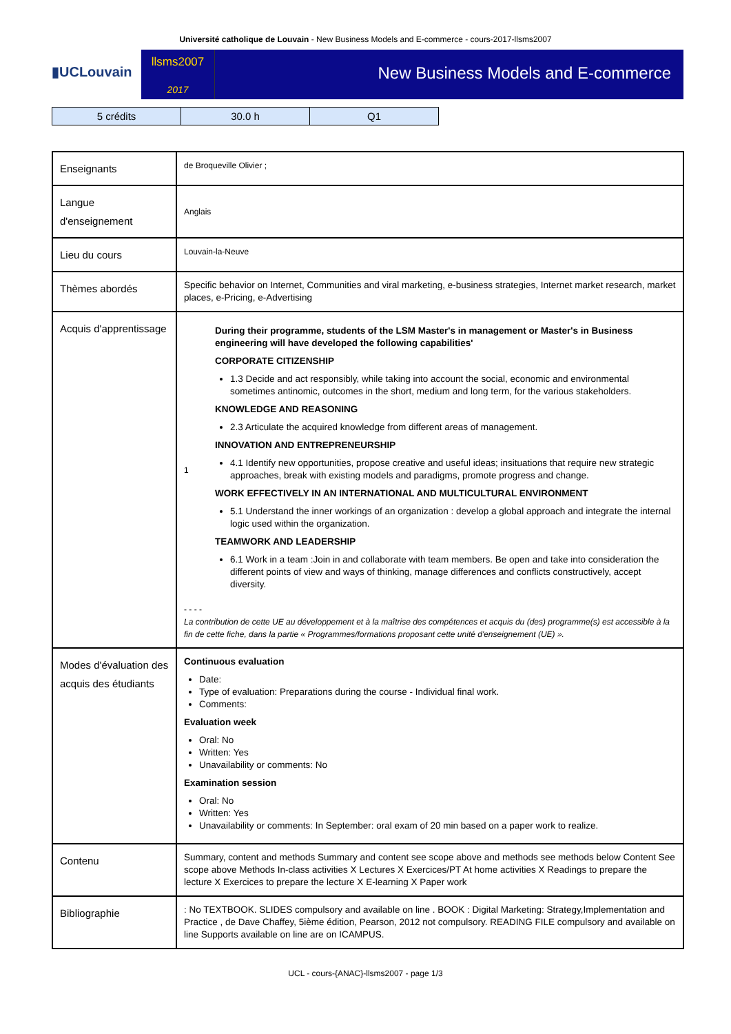Université catholique de Louvain - New Business Models and E-commerce - cours-2017-llsms2007
▮UCLouvain
llsms2007
2017
New Business Models and E-commerce
| 5 crédits | 30.0 h | Q1 |
| Enseignants | de Broqueville Olivier ; |
| Langue d'enseignement | Anglais |
| Lieu du cours | Louvain-la-Neuve |
| Thèmes abordés | Specific behavior on Internet, Communities and viral marketing, e-business strategies, Internet market research, market places, e-Pricing, e-Advertising |
| Acquis d'apprentissage | 1 During their programme, students of the LSM Master's in management or Master's in Business engineering will have developed the following capabilities' CORPORATE CITIZENSHIP 1.3 Decide and act responsibly, while taking into account the social, economic and environmental sometimes antinomic, outcomes in the short, medium and long term, for the various stakeholders. KNOWLEDGE AND REASONING 2.3 Articulate the acquired knowledge from different areas of management. INNOVATION AND ENTREPRENEURSHIP 4.1 Identify new opportunities, propose creative and useful ideas; insituations that require new strategic approaches, break with existing models and paradigms, promote progress and change. WORK EFFECTIVELY IN AN INTERNATIONAL AND MULTICULTURAL ENVIRONMENT 5.1 Understand the inner workings of an organization : develop a global approach and integrate the internal logic used within the organization. TEAMWORK AND LEADERSHIP 6.1 Work in a team :Join in and collaborate with team members. Be open and take into consideration the different points of view and ways of thinking, manage differences and conflicts constructively, accept diversity. - - - - La contribution de cette UE au développement et à la maîtrise des compétences et acquis du (des) programme(s) est accessible à la fin de cette fiche, dans la partie « Programmes/formations proposant cette unité d'enseignement (UE) ». |
| Modes d'évaluation des acquis des étudiants | Continuous evaluation Date: Type of evaluation: Preparations during the course - Individual final work. Comments: Evaluation week Oral: No Written: Yes Unavailability or comments: No Examination session Oral: No Written: Yes Unavailability or comments: In September: oral exam of 20 min based on a paper work to realize. |
| Contenu | Summary, content and methods Summary and content see scope above and methods see methods below Content See scope above Methods In-class activities X Lectures X Exercices/PT At home activities X Readings to prepare the lecture X Exercices to prepare the lecture X E-learning X Paper work |
| Bibliographie | : No TEXTBOOK. SLIDES compulsory and available on line . BOOK : Digital Marketing: Strategy,Implementation and Practice , de Dave Chaffey, 5ième édition, Pearson, 2012 not compulsory. READING FILE compulsory and available on line Supports available on line are on ICAMPUS. |
UCL - cours-{ANAC}-llsms2007 - page 1/3